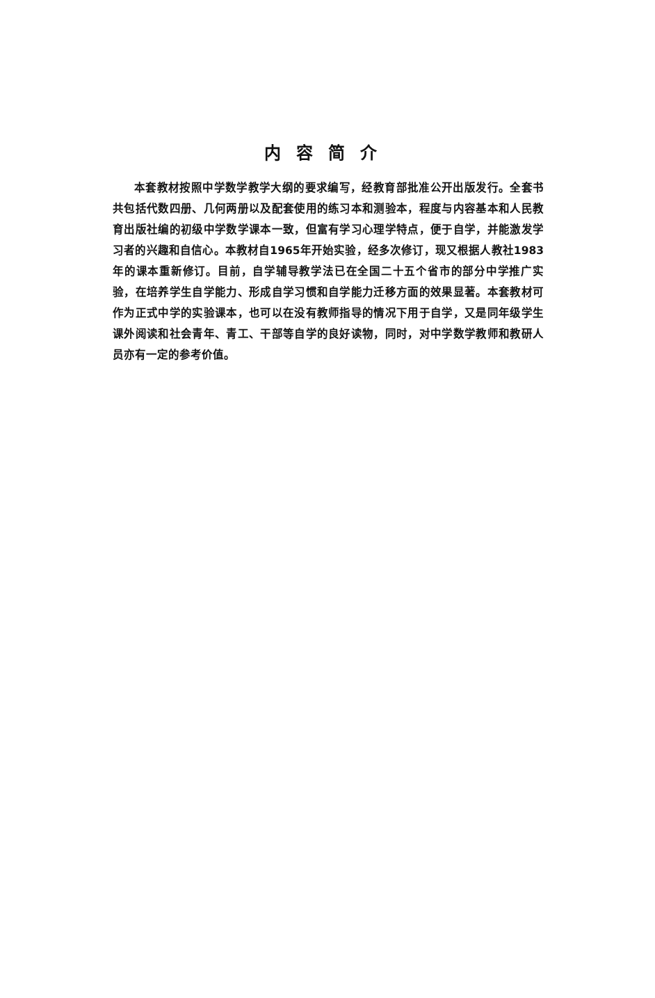内容简介
本套教材按照中学数学教学大纲的要求编写，经教育部批准公开出版发行。全套书共包括代数四册、几何两册以及配套使用的练习本和测验本，程度与内容基本和人民教育出版社编的初级中学数学课本一致，但富有学习心理学特点，便于自学，并能激发学习者的兴趣和自信心。本教材自1965年开始实验，经多次修订，现又根据人教社1983年的课本重新修订。目前，自学辅导教学法已在全国二十五个省市的部分中学推广实验，在培养学生自学能力、形成自学习惯和自学能力迁移方面的效果显著。本套教材可作为正式中学的实验课本，也可以在没有教师指导的情况下用于自学，又是同年级学生课外阅读和社会青年、青工、干部等自学的良好读物，同时，对中学数学教师和教研人员亦有一定的参考价值。